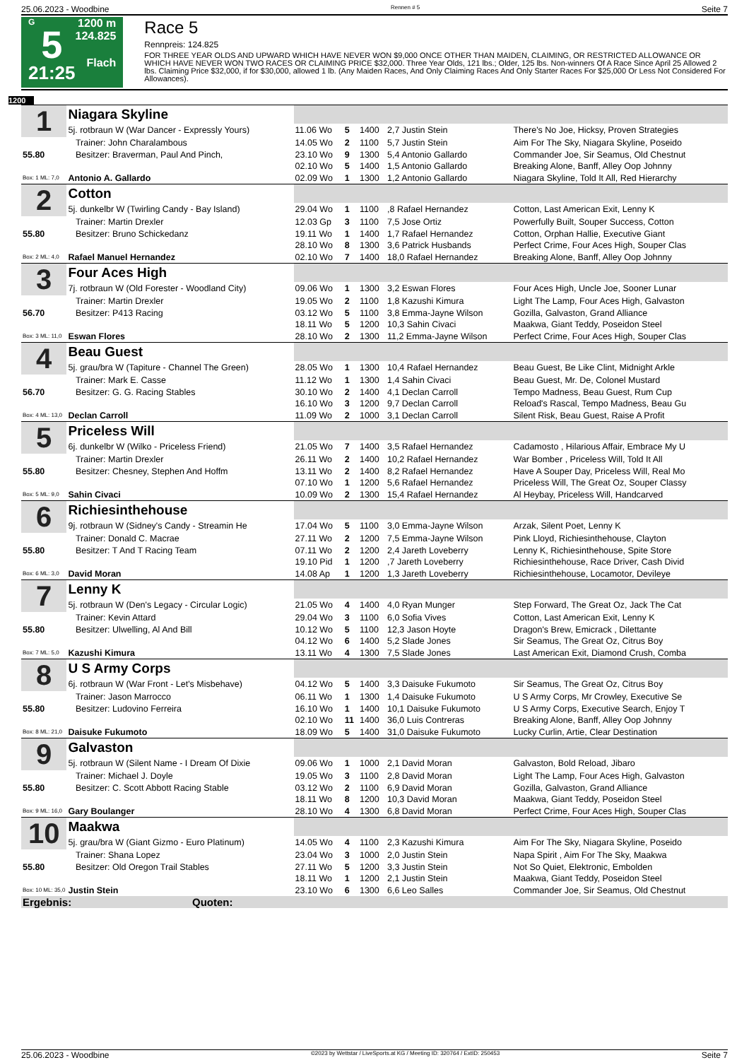25.06.2023 - Woodbine Rennen # 5 Seite 7
G
5
21:25
1200 m
124.825
Flach
Race 5
Rennpreis: 124.825
FOR THREE YEAR OLDS AND UPWARD WHICH HAVE NEVER WON $9,000 ONCE OTHER THAN MAIDEN, CLAIMING, OR RESTRICTED ALLOWANCE OR WHICH HAVE NEVER WON TWO RACES OR CLAIMING PRICE $32,000. Three Year Olds, 121 lbs.; Older, 125 lbs. Non-winners Of A Race Since April 25 Allowed 2 lbs. Claiming Price $32,000, if for $30,000, allowed 1 lb. (Any Maiden Races, And Only Claiming Races And Only Starter Races For $25,000 Or Less Not Considered For Allowances).
1200
| 1 | Niagara Skyline | | | | | |
| | 5j. rotbraun W (War Dancer - Expressly Yours) | 11.06 Wo | 5 | 1400 | 2,7 Justin Stein | There's No Joe, Hicksy, Proven Strategies |
| | Trainer: John Charalambous | 14.05 Wo | 2 | 1100 | 5,7 Justin Stein | Aim For The Sky, Niagara Skyline, Poseido |
| 55.80 | Besitzer: Braverman, Paul And Pinch, | 23.10 Wo | 9 | 1300 | 5,4 Antonio Gallardo | Commander Joe, Sir Seamus, Old Chestnut |
| | | 02.10 Wo | 5 | 1400 | 1,5 Antonio Gallardo | Breaking Alone, Banff, Alley Oop Johnny |
| Box: 1 ML: 7,0 | Antonio A. Gallardo | 02.09 Wo | 1 | 1300 | 1,2 Antonio Gallardo | Niagara Skyline, Told It All, Red Hierarchy |
| 2 | Cotton | | | | | |
| | 5j. dunkelbr W (Twirling Candy - Bay Island) | 29.04 Wo | 1 | 1100 | ,8 Rafael Hernandez | Cotton, Last American Exit, Lenny K |
| | Trainer: Martin Drexler | 12.03 Gp | 3 | 1100 | 7,5 Jose Ortiz | Powerfully Built, Souper Success, Cotton |
| 55.80 | Besitzer: Bruno Schickedanz | 19.11 Wo | 1 | 1400 | 1,7 Rafael Hernandez | Cotton, Orphan Hallie, Executive Giant |
| | | 28.10 Wo | 8 | 1300 | 3,6 Patrick Husbands | Perfect Crime, Four Aces High, Souper Clas |
| Box: 2 ML: 4,0 | Rafael Manuel Hernandez | 02.10 Wo | 7 | 1400 | 18,0 Rafael Hernandez | Breaking Alone, Banff, Alley Oop Johnny |
| 3 | Four Aces High | | | | | |
| | 7j. rotbraun W (Old Forester - Woodland City) | 09.06 Wo | 1 | 1300 | 3,2 Eswan Flores | Four Aces High, Uncle Joe, Sooner Lunar |
| | Trainer: Martin Drexler | 19.05 Wo | 2 | 1100 | 1,8 Kazushi Kimura | Light The Lamp, Four Aces High, Galvaston |
| 56.70 | Besitzer: P413 Racing | 03.12 Wo | 5 | 1100 | 3,8 Emma-Jayne Wilson | Gozilla, Galvaston, Grand Alliance |
| | | 18.11 Wo | 5 | 1200 | 10,3 Sahin Civaci | Maakwa, Giant Teddy, Poseidon Steel |
| Box: 3 ML: 11,0 | Eswan Flores | 28.10 Wo | 2 | 1300 | 11,2 Emma-Jayne Wilson | Perfect Crime, Four Aces High, Souper Clas |
| 4 | Beau Guest | | | | | |
| | 5j. grau/bra W (Tapiture - Channel The Green) | 28.05 Wo | 1 | 1300 | 10,4 Rafael Hernandez | Beau Guest, Be Like Clint, Midnight Arkle |
| | Trainer: Mark E. Casse | 11.12 Wo | 1 | 1300 | 1,4 Sahin Civaci | Beau Guest, Mr. De, Colonel Mustard |
| 56.70 | Besitzer: G. G. Racing Stables | 30.10 Wo | 2 | 1400 | 4,1 Declan Carroll | Tempo Madness, Beau Guest, Rum Cup |
| | | 16.10 Wo | 3 | 1200 | 9,7 Declan Carroll | Reload's Rascal, Tempo Madness, Beau Gu |
| Box: 4 ML: 13,0 | Declan Carroll | 11.09 Wo | 2 | 1000 | 3,1 Declan Carroll | Silent Risk, Beau Guest, Raise A Profit |
| 5 | Priceless Will | | | | | |
| | 6j. dunkelbr W (Wilko - Priceless Friend) | 21.05 Wo | 7 | 1400 | 3,5 Rafael Hernandez | Cadamosto , Hilarious Affair, Embrace My U |
| | Trainer: Martin Drexler | 26.11 Wo | 2 | 1400 | 10,2 Rafael Hernandez | War Bomber , Priceless Will, Told It All |
| 55.80 | Besitzer: Chesney, Stephen And Hoffm | 13.11 Wo | 2 | 1400 | 8,2 Rafael Hernandez | Have A Souper Day, Priceless Will, Real Mo |
| | | 07.10 Wo | 1 | 1200 | 5,6 Rafael Hernandez | Priceless Will, The Great Oz, Souper Classy |
| Box: 5 ML: 9,0 | Sahin Civaci | 10.09 Wo | 2 | 1300 | 15,4 Rafael Hernandez | Al Heybay, Priceless Will, Handcarved |
| 6 | Richiesinthehouse | | | | | |
| | 9j. rotbraun W (Sidney's Candy - Streamin He | 17.04 Wo | 5 | 1100 | 3,0 Emma-Jayne Wilson | Arzak, Silent Poet, Lenny K |
| | Trainer: Donald C. Macrae | 27.11 Wo | 2 | 1200 | 7,5 Emma-Jayne Wilson | Pink Lloyd, Richiesinthehouse, Clayton |
| 55.80 | Besitzer: T And T Racing Team | 07.11 Wo | 2 | 1200 | 2,4 Jareth Loveberry | Lenny K, Richiesinthehouse, Spite Store |
| | | 19.10 Pid | 1 | 1200 | ,7 Jareth Loveberry | Richiesinthehouse, Race Driver, Cash Divid |
| Box: 6 ML: 3,0 | David Moran | 14.08 Ap | 1 | 1200 | 1,3 Jareth Loveberry | Richiesinthehouse, Locamotor, Devileye |
| 7 | Lenny K | | | | | |
| | 5j. rotbraun W (Den's Legacy - Circular Logic) | 21.05 Wo | 4 | 1400 | 4,0 Ryan Munger | Step Forward, The Great Oz, Jack The Cat |
| | Trainer: Kevin Attard | 29.04 Wo | 3 | 1100 | 6,0 Sofia Vives | Cotton, Last American Exit, Lenny K |
| 55.80 | Besitzer: Ulwelling, Al And Bill | 10.12 Wo | 5 | 1100 | 12,3 Jason Hoyte | Dragon's Brew, Emicrack , Dilettante |
| | | 04.12 Wo | 6 | 1400 | 5,2 Slade Jones | Sir Seamus, The Great Oz, Citrus Boy |
| Box: 7 ML: 5,0 | Kazushi Kimura | 13.11 Wo | 4 | 1300 | 7,5 Slade Jones | Last American Exit, Diamond Crush, Comba |
| 8 | U S Army Corps | | | | | |
| | 6j. rotbraun W (War Front - Let's Misbehave) | 04.12 Wo | 5 | 1400 | 3,3 Daisuke Fukumoto | Sir Seamus, The Great Oz, Citrus Boy |
| | Trainer: Jason Marrocco | 06.11 Wo | 1 | 1300 | 1,4 Daisuke Fukumoto | U S Army Corps, Mr Crowley, Executive Se |
| 55.80 | Besitzer: Ludovino Ferreira | 16.10 Wo | 1 | 1400 | 10,1 Daisuke Fukumoto | U S Army Corps, Executive Search, Enjoy T |
| | | 02.10 Wo | 11 | 1400 | 36,0 Luis Contreras | Breaking Alone, Banff, Alley Oop Johnny |
| Box: 8 ML: 21,0 | Daisuke Fukumoto | 18.09 Wo | 5 | 1400 | 31,0 Daisuke Fukumoto | Lucky Curlin, Artie, Clear Destination |
| 9 | Galvaston | | | | | |
| | 5j. rotbraun W (Silent Name - I Dream Of Dixie | 09.06 Wo | 1 | 1000 | 2,1 David Moran | Galvaston, Bold Reload, Jibaro |
| | Trainer: Michael J. Doyle | 19.05 Wo | 3 | 1100 | 2,8 David Moran | Light The Lamp, Four Aces High, Galvaston |
| 55.80 | Besitzer: C. Scott Abbott Racing Stable | 03.12 Wo | 2 | 1100 | 6,9 David Moran | Gozilla, Galvaston, Grand Alliance |
| | | 18.11 Wo | 8 | 1200 | 10,3 David Moran | Maakwa, Giant Teddy, Poseidon Steel |
| Box: 9 ML: 16,0 | Gary Boulanger | 28.10 Wo | 4 | 1300 | 6,8 David Moran | Perfect Crime, Four Aces High, Souper Clas |
| 10 | Maakwa | | | | | |
| | 5j. grau/bra W (Giant Gizmo - Euro Platinum) | 14.05 Wo | 4 | 1100 | 2,3 Kazushi Kimura | Aim For The Sky, Niagara Skyline, Poseido |
| | Trainer: Shana Lopez | 23.04 Wo | 3 | 1000 | 2,0 Justin Stein | Napa Spirit , Aim For The Sky, Maakwa |
| 55.80 | Besitzer: Old Oregon Trail Stables | 27.11 Wo | 5 | 1200 | 3,3 Justin Stein | Not So Quiet, Elektronic, Embolden |
| | | 18.11 Wo | 1 | 1200 | 2,1 Justin Stein | Maakwa, Giant Teddy, Poseidon Steel |
| Box: 10 ML: 35,0 | Justin Stein | 23.10 Wo | 6 | 1300 | 6,6 Leo Salles | Commander Joe, Sir Seamus, Old Chestnut |
| Ergebnis: Quoten: | | | | | | |
25.06.2023 - Woodbine ©2023 by Wettstar / LiveSports.at KG / Meeting ID: 320764 / ExtID: 250453 Seite 7